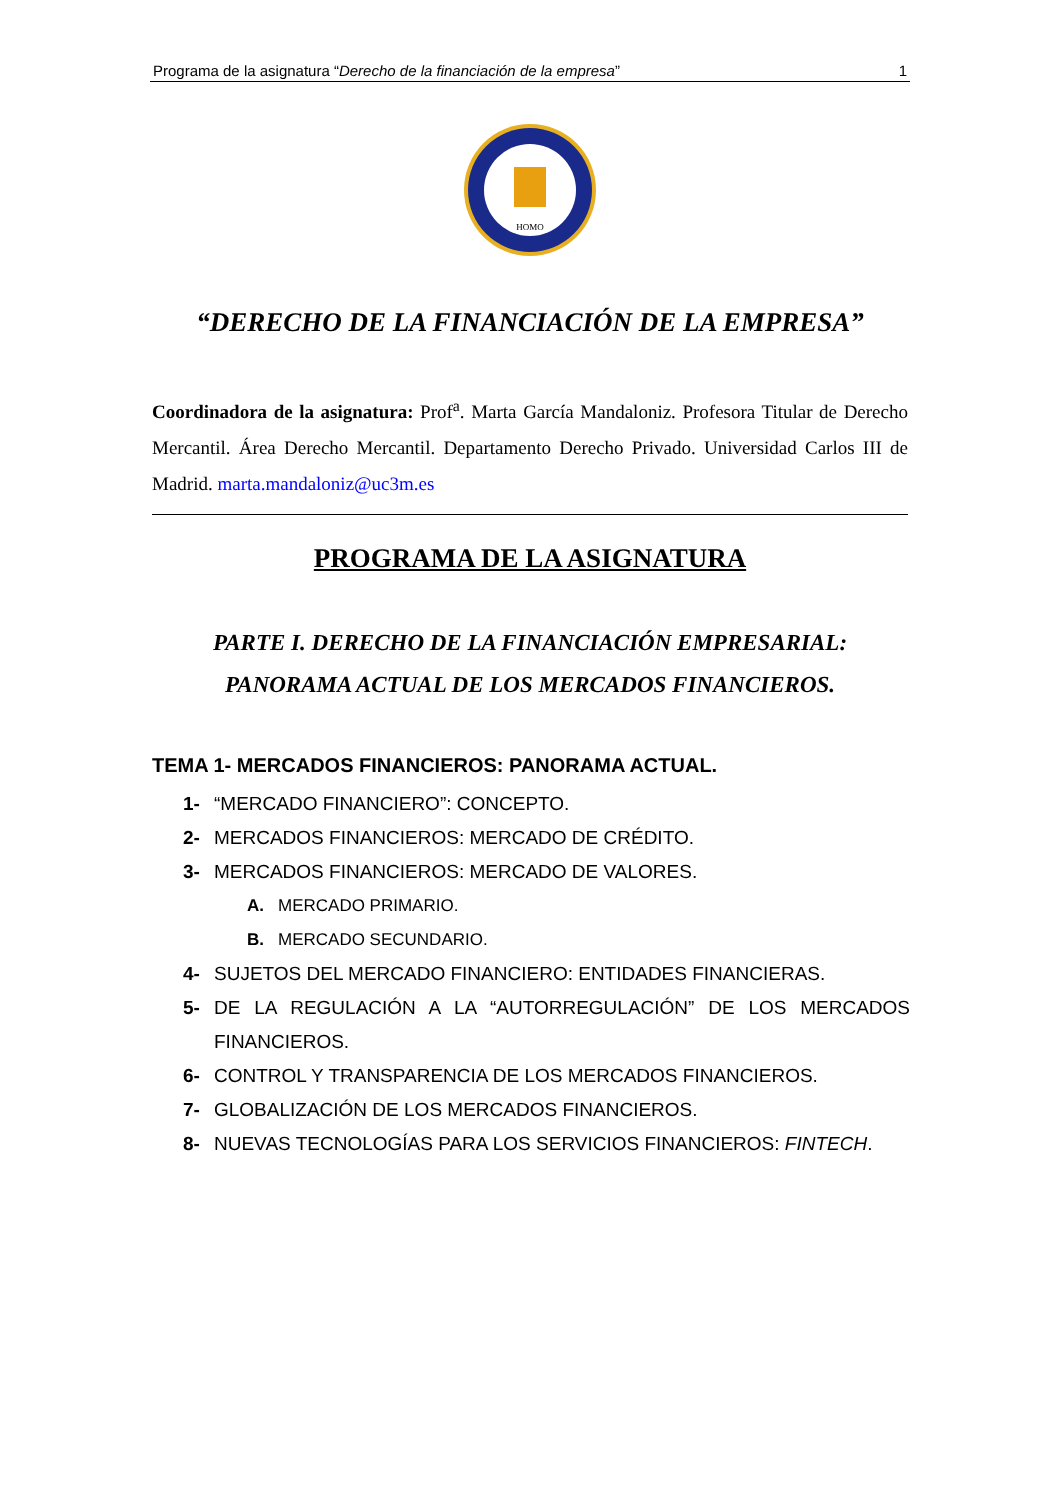Programa de la asignatura “Derecho de la financiación de la empresa” 1
HOMO
“DERECHO DE LA FINANCIACIÓN DE LA EMPRESA”
Coordinadora de la asignatura: Prof<sup>a</sup>. Marta García Mandaloniz. Profesora Titular de Derecho Mercantil. Área Derecho Mercantil. Departamento Derecho Privado. Universidad Carlos III de Madrid. marta.mandaloniz@uc3m.es
PROGRAMA DE LA ASIGNATURA
PARTE I. DERECHO DE LA FINANCIACIÓN EMPRESARIAL: PANORAMA ACTUAL DE LOS MERCADOS FINANCIEROS.
TEMA 1- MERCADOS FINANCIEROS: PANORAMA ACTUAL.
1- “MERCADO FINANCIERO”: CONCEPTO.
2- MERCADOS FINANCIEROS: MERCADO DE CRÉDITO.
3- MERCADOS FINANCIEROS: MERCADO DE VALORES.
A. MERCADO PRIMARIO.
B. MERCADO SECUNDARIO.
4- SUJETOS DEL MERCADO FINANCIERO: ENTIDADES FINANCIERAS.
5- DE LA REGULACIÓN A LA “AUTORREGULACIÓN” DE LOS MERCADOS FINANCIEROS.
6- CONTROL Y TRANSPARENCIA DE LOS MERCADOS FINANCIEROS.
7- GLOBALIZACIÓN DE LOS MERCADOS FINANCIEROS.
8- NUEVAS TECNOLOGÍAS PARA LOS SERVICIOS FINANCIEROS: FINTECH.